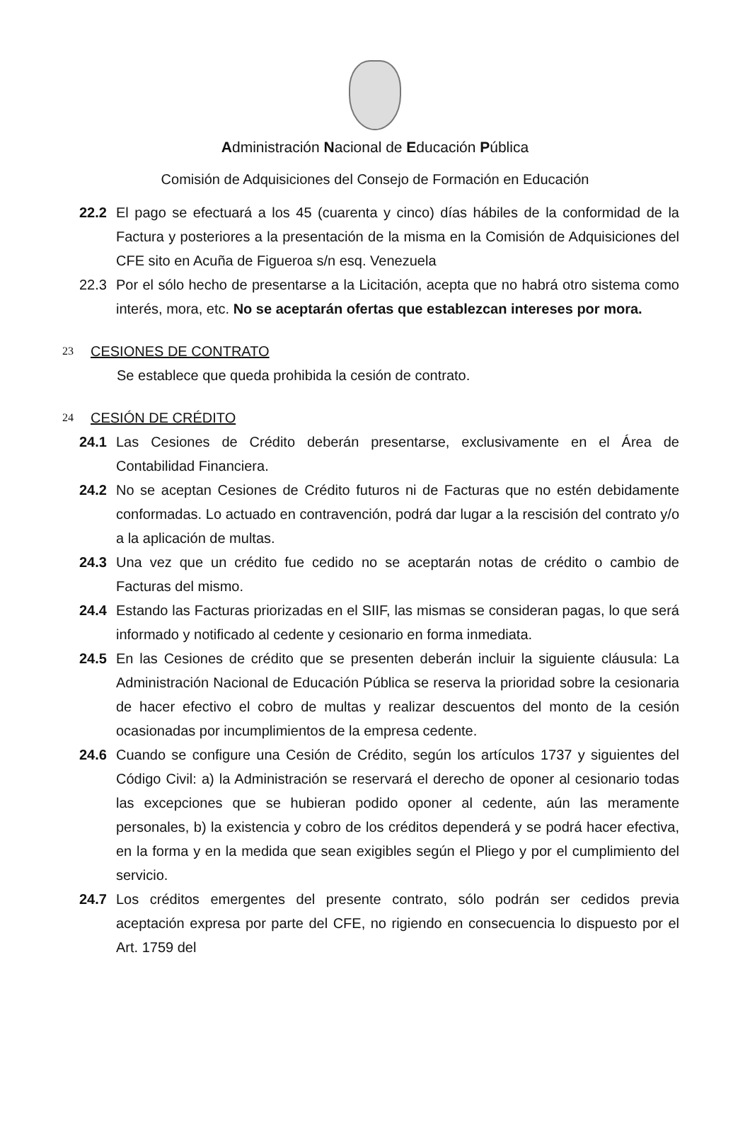Administración Nacional de Educación Pública
Comisión de Adquisiciones del Consejo de Formación en Educación
22.2 El pago se efectuará a los 45 (cuarenta y cinco) días hábiles de la conformidad de la Factura y posteriores a la presentación de la misma en la Comisión de Adquisiciones del CFE sito en Acuña de Figueroa s/n esq. Venezuela
22.3 Por el sólo hecho de presentarse a la Licitación, acepta que no habrá otro sistema como interés, mora, etc. No se aceptarán ofertas que establezcan intereses por mora.
23 CESIONES DE CONTRATO
Se establece que queda prohibida la cesión de contrato.
24 CESIÓN DE CRÉDITO
24.1 Las Cesiones de Crédito deberán presentarse, exclusivamente en el Área de Contabilidad Financiera.
24.2 No se aceptan Cesiones de Crédito futuros ni de Facturas que no estén debidamente conformadas. Lo actuado en contravención, podrá dar lugar a la rescisión del contrato y/o a la aplicación de multas.
24.3 Una vez que un crédito fue cedido no se aceptarán notas de crédito o cambio de Facturas del mismo.
24.4 Estando las Facturas priorizadas en el SIIF, las mismas se consideran pagas, lo que será informado y notificado al cedente y cesionario en forma inmediata.
24.5 En las Cesiones de crédito que se presenten deberán incluir la siguiente cláusula: La Administración Nacional de Educación Pública se reserva la prioridad sobre la cesionaria de hacer efectivo el cobro de multas y realizar descuentos del monto de la cesión ocasionadas por incumplimientos de la empresa cedente.
24.6 Cuando se configure una Cesión de Crédito, según los artículos 1737 y siguientes del Código Civil: a) la Administración se reservará el derecho de oponer al cesionario todas las excepciones que se hubieran podido oponer al cedente, aún las meramente personales, b) la existencia y cobro de los créditos dependerá y se podrá hacer efectiva, en la forma y en la medida que sean exigibles según el Pliego y por el cumplimiento del servicio.
24.7 Los créditos emergentes del presente contrato, sólo podrán ser cedidos previa aceptación expresa por parte del CFE, no rigiendo en consecuencia lo dispuesto por el Art. 1759 del